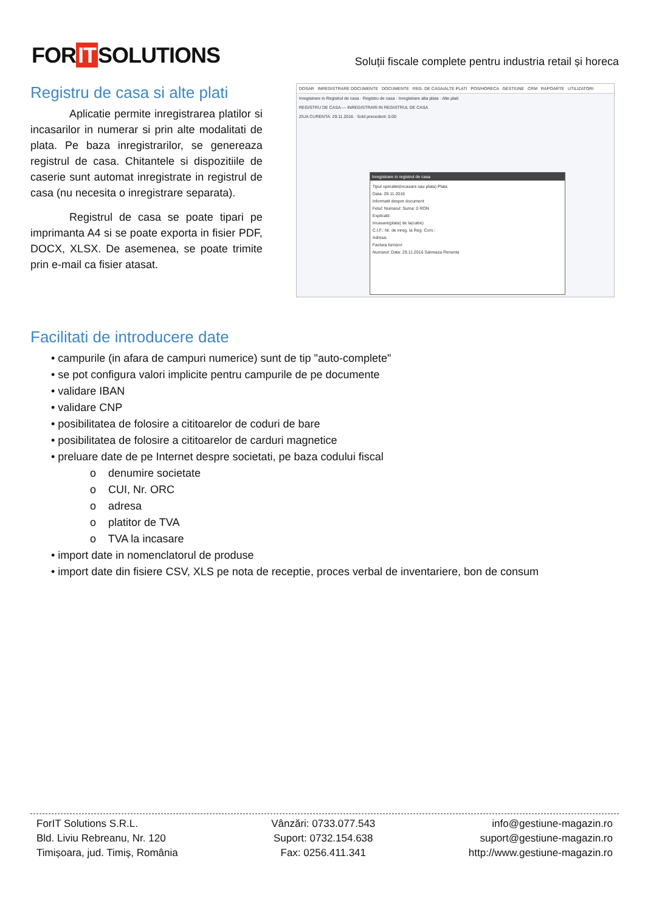FOR IT SOLUTIONS
Soluții fiscale complete pentru industria retail și horeca
Registru de casa si alte plati
Aplicatie permite inregistrarea platilor si incasarilor in numerar si prin alte modalitati de plata. Pe baza inregistrarilor, se genereaza registrul de casa. Chitantele si dispozitiile de caserie sunt automat inregistrate in registrul de casa (nu necesita o inregistrare separata).
Registrul de casa se poate tipari pe imprimanta A4 si se poate exporta in fisier PDF, DOCX, XLSX. De asemenea, se poate trimite prin e-mail ca fisier atasat.
DOSAR INREGISTRARE DOCUMENTE DOCUMENTE REG. DE CASA/ALTE PLATI POS/HORECA GESTIUNE CRM RAPOARTE UTILIZATORI
Inregistrare in Registrul de casa · Registru de casa · Inregistrare alta plata · Alte plati
REGISTRU DE CASA — INREGISTRARI IN REGISTRUL DE CASA
ZIUA CURENTA: 29.11.2016 · Sold precedent: 0.00
Inregistrare in registrul de casa
Tipul operatiei(incasare sau plata) Plata
Data: 29.11.2016
Informatii despre document
Felul: Numarul: Suma: 0 RON
Explicatii:
Incasare(plata) de la(catre)
C.I.F.: Nr. de inreg. la Reg. Com.:
Adresa:
Factura furnizor
Numarul: Data: 29.11.2016 Salveaza Renunta
Facilitati de introducere date
• campurile (in afara de campuri numerice) sunt de tip "auto-complete"
• se pot configura valori implicite pentru campurile de pe documente
• validare IBAN
• validare CNP
• posibilitatea de folosire a cititoarelor de coduri de bare
• posibilitatea de folosire a cititoarelor de carduri magnetice
• preluare date de pe Internet despre societati, pe baza codului fiscal
o denumire societate
o CUI, Nr. ORC
o adresa
o platitor de TVA
o TVA la incasare
• import date in nomenclatorul de produse
• import date din fisiere CSV, XLS pe nota de receptie, proces verbal de inventariere, bon de consum
ForIT Solutions S.R.L.
Bld. Liviu Rebreanu, Nr. 120
Timișoara, jud. Timiș, România
Vânzări: 0733.077.543
Suport: 0732.154.638
Fax: 0256.411.341
info@gestiune-magazin.ro
suport@gestiune-magazin.ro
http://www.gestiune-magazin.ro